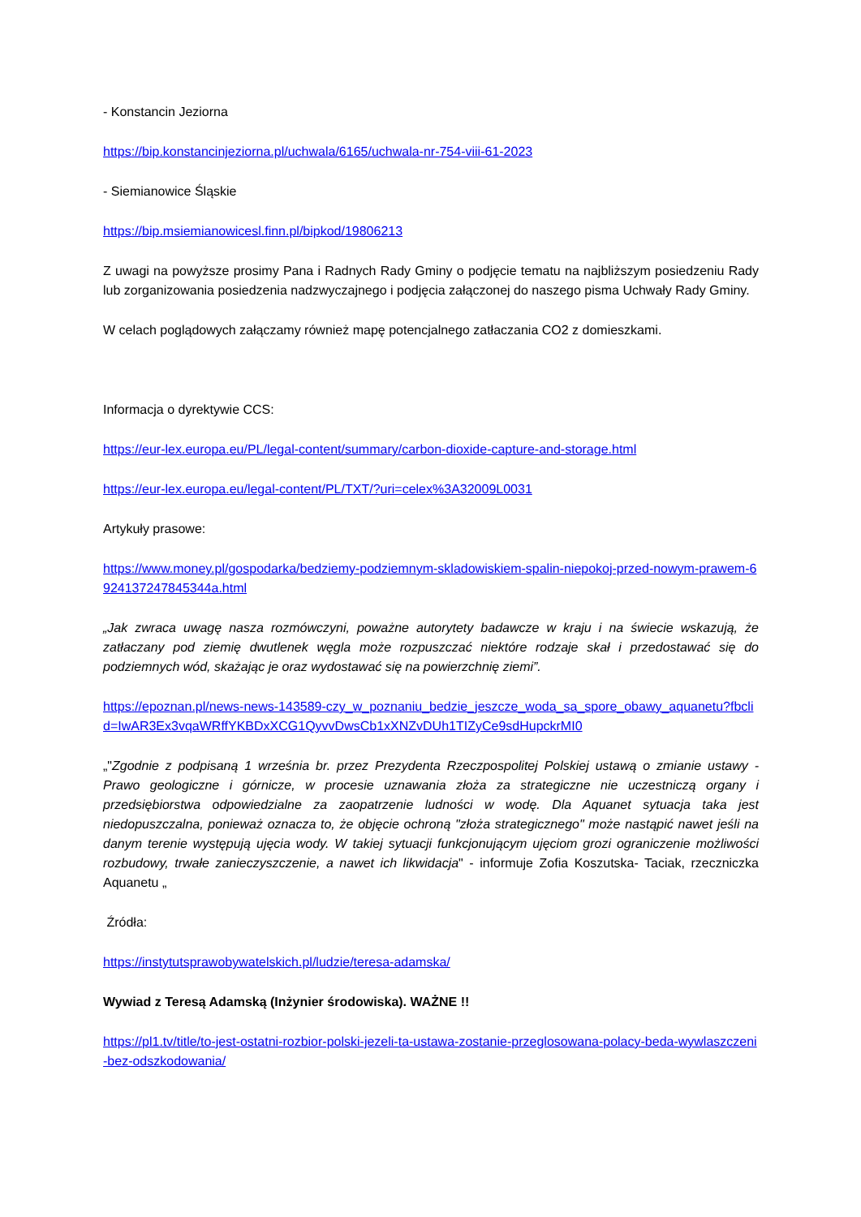- Konstancin Jeziorna
https://bip.konstancinjeziorna.pl/uchwala/6165/uchwala-nr-754-viii-61-2023
- Siemianowice Śląskie
https://bip.msiemianowicesl.finn.pl/bipkod/19806213
Z uwagi na powyższe prosimy Pana i Radnych Rady Gminy o podjęcie tematu na najbliższym posiedzeniu Rady lub zorganizowania posiedzenia nadzwyczajnego i podjęcia załączonej do naszego pisma Uchwały Rady Gminy.
W celach poglądowych załączamy również mapę potencjalnego zatłaczania CO2 z domieszkami.
Informacja o dyrektywie CCS:
https://eur-lex.europa.eu/PL/legal-content/summary/carbon-dioxide-capture-and-storage.html
https://eur-lex.europa.eu/legal-content/PL/TXT/?uri=celex%3A32009L0031
Artykuły prasowe:
https://www.money.pl/gospodarka/bedziemy-podziemnym-skladowiskiem-spalin-niepokoj-przed-nowym-prawem-6924137247845344a.html
„Jak zwraca uwagę nasza rozmówczyni, poważne autorytety badawcze w kraju i na świecie wskazują, że zatłaczany pod ziemię dwutlenek węgla może rozpuszczać niektóre rodzaje skał i przedostawać się do podziemnych wód, skażając je oraz wydostawać się na powierzchnię ziemi”.
https://epoznan.pl/news-news-143589-czy_w_poznaniu_bedzie_jeszcze_woda_sa_spore_obawy_aquanetu?fbclid=IwAR3Ex3vqaWRffYKBDxXCG1QyvvDwsCb1xXNZvDUh1TIZyCe9sdHupckrMI0
„"Zgodnie z podpisaną 1 września br. przez Prezydenta Rzeczpospolitej Polskiej ustawą o zmianie ustawy - Prawo geologiczne i górnicze, w procesie uznawania złoża za strategiczne nie uczestniczą organy i przedsiębiorstwa odpowiedzialne za zaopatrzenie ludności w wodę. Dla Aquanet sytuacja taka jest niedopuszczalna, ponieważ oznacza to, że objęcie ochroną "złoża strategicznego" może nastąpić nawet jeśli na danym terenie występują ujęcia wody. W takiej sytuacji funkcjonującym ujęciom grozi ograniczenie możliwości rozbudowy, trwałe zanieczyszczenie, a nawet ich likwidacja" - informuje Zofia Koszutska- Taciak, rzeczniczka Aquanetu „
Źródła:
https://instytutsprawobywatelskich.pl/ludzie/teresa-adamska/
Wywiad z Teresą Adamską (Inżynier środowiska). WAŻNE !!
https://pl1.tv/title/to-jest-ostatni-rozbior-polski-jezeli-ta-ustawa-zostanie-przeglosowana-polacy-beda-wywlaszczeni-bez-odszkodowania/